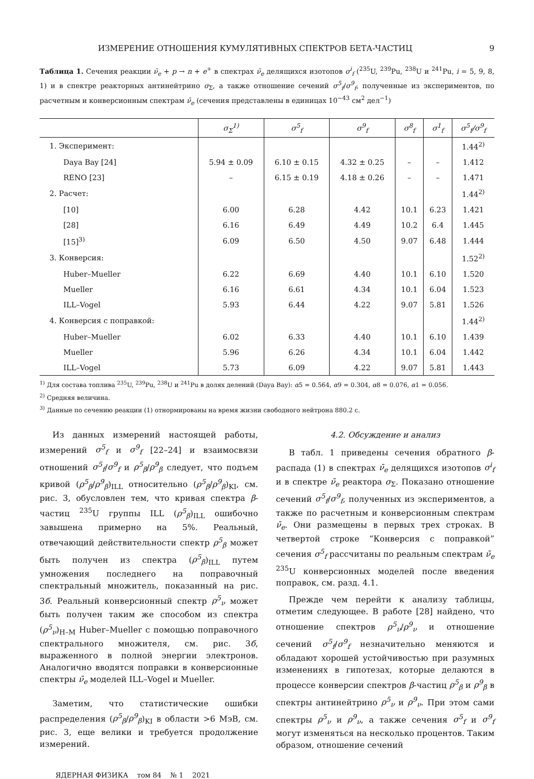ИЗМЕРЕНИЕ ОТНОШЕНИЯ КУМУЛЯТИВНЫХ СПЕКТРОВ БЕТА-ЧАСТИЦ 9
Таблица 1. Сечения реакции ν̄<sub>e</sub> + p → n + e<sup>+</sup> в спектрах ν̄<sub>e</sub> делящихся изотопов σ<sup>i</sup><sub>f</sub> (<sup>235</sup>U, <sup>239</sup>Pu, <sup>238</sup>U и <sup>241</sup>Pu, i = 5, 9, 8, 1) и в спектре реакторных антинейтрино σ<sub>Σ</sub>, а также отношение сечений σ<sup>5</sup><sub>f</sub>/σ<sup>9</sup><sub>f</sub>, полученные из экспериментов, по расчетным и конверсионным спектрам ν̄<sub>e</sub> (сечения представлены в единицах 10<sup>−43</sup> см<sup>2</sup> дел<sup>−1</sup>)
| | σ<sub>Σ</sub><sup>1)</sup> | σ<sup>5</sup><sub>f</sub> | σ<sup>9</sup><sub>f</sub> | σ<sup>8</sup><sub>f</sub> | σ<sup>1</sup><sub>f</sub> | σ<sup>5</sup><sub>f</sub>/σ<sup>9</sup><sub>f</sub> |
| --- | --- | --- | --- | --- | --- | --- |
| 1. Эксперимент: | | | | | | 1.44<sup>2)</sup> |
| Daya Bay [24] | 5.94 ± 0.09 | 6.10 ± 0.15 | 4.32 ± 0.25 | – | – | 1.412 |
| RENO [23] | – | 6.15 ± 0.19 | 4.18 ± 0.26 | – | – | 1.471 |
| 2. Расчет: | | | | | | 1.44<sup>2)</sup> |
| [10] | 6.00 | 6.28 | 4.42 | 10.1 | 6.23 | 1.421 |
| [28] | 6.16 | 6.49 | 4.49 | 10.2 | 6.4 | 1.445 |
| [15]<sup>3)</sup> | 6.09 | 6.50 | 4.50 | 9.07 | 6.48 | 1.444 |
| 3. Конверсия: | | | | | | 1.52<sup>2)</sup> |
| Huber–Mueller | 6.22 | 6.69 | 4.40 | 10.1 | 6.10 | 1.520 |
| Mueller | 6.16 | 6.61 | 4.34 | 10.1 | 6.04 | 1.523 |
| ILL–Vogel | 5.93 | 6.44 | 4.22 | 9.07 | 5.81 | 1.526 |
| 4. Конверсия с поправкой: | | | | | | 1.44<sup>2)</sup> |
| Huber–Mueller | 6.02 | 6.33 | 4.40 | 10.1 | 6.10 | 1.439 |
| Mueller | 5.96 | 6.26 | 4.34 | 10.1 | 6.04 | 1.442 |
| ILL–Vogel | 5.73 | 6.09 | 4.22 | 9.07 | 5.81 | 1.443 |
<sup>1)</sup> Для состава топлива <sup>235</sup>U, <sup>239</sup>Pu, <sup>238</sup>U и <sup>241</sup>Pu в долях делений (Daya Bay): α5 = 0.564, α9 = 0.304, α8 = 0.076, α1 = 0.056.
<sup>2)</sup> Средняя величина.
<sup>3)</sup> Данные по сечению реакции (1) отнормированы на время жизни свободного нейтрона 880.2 с.
Из данных измерений настоящей работы, измерений σ<sup>5</sup><sub>f</sub> и σ<sup>9</sup><sub>f</sub> [22–24] и взаимосвязи отношений σ<sup>5</sup><sub>f</sub>/σ<sup>9</sup><sub>f</sub> и ρ<sup>5</sup><sub>β</sub>/ρ<sup>9</sup><sub>β</sub> следует, что подъем кривой (ρ<sup>5</sup><sub>β</sub>/ρ<sup>9</sup><sub>β</sub>)<sub>ILL</sub> относительно (ρ<sup>5</sup><sub>β</sub>/ρ<sup>9</sup><sub>β</sub>)<sub>KI</sub>, см. рис. 3, обусловлен тем, что кривая спектра β-частиц <sup>235</sup>U группы ILL (ρ<sup>5</sup><sub>β</sub>)<sub>ILL</sub> ошибочно завышена примерно на 5%. Реальный, отвечающий действительности спектр ρ<sup>5</sup><sub>β</sub> может быть получен из спектра (ρ<sup>5</sup><sub>β</sub>)<sub>ILL</sub> путем умножения последнего на поправочный спектральный множитель, показанный на рис. 3б. Реальный конверсионный спектр ρ<sup>5</sup><sub>ν</sub> может быть получен таким же способом из спектра (ρ<sup>5</sup><sub>ν</sub>)<sub>H–M</sub> Huber–Mueller с помощью поправочного спектрального множителя, см. рис. 3б, выраженного в полной энергии электронов. Аналогично вводятся поправки в конверсионные спектры ν̄<sub>e</sub> моделей ILL–Vogel и Mueller.
Заметим, что статистические ошибки распределения (ρ<sup>5</sup><sub>β</sub>/ρ<sup>9</sup><sub>β</sub>)<sub>KI</sub> в области >6 МэВ, см. рис. 3, еще велики и требуется продолжение измерений.
4.2. Обсуждение и анализ
В табл. 1 приведены сечения обратного β-распада (1) в спектрах ν̄<sub>e</sub> делящихся изотопов σ<sup>i</sup><sub>f</sub> и в спектре ν̄<sub>e</sub> реактора σ<sub>Σ</sub>. Показано отношение сечений σ<sup>5</sup><sub>f</sub>/σ<sup>9</sup><sub>f</sub>, полученных из экспериментов, а также по расчетным и конверсионным спектрам ν̄<sub>e</sub>. Они размещены в первых трех строках. В четвертой строке “Конверсия с поправкой” сечения σ<sup>5</sup><sub>f</sub> рассчитаны по реальным спектрам ν̄<sub>e</sub> <sup>235</sup>U конверсионных моделей после введения поправок, см. разд. 4.1.
Прежде чем перейти к анализу таблицы, отметим следующее. В работе [28] найдено, что отношение спектров ρ<sup>5</sup><sub>ν</sub>/ρ<sup>9</sup><sub>ν</sub> и отношение сечений σ<sup>5</sup><sub>f</sub>/σ<sup>9</sup><sub>f</sub> незначительно меняются и обладают хорошей устойчивостью при разумных изменениях в гипотезах, которые делаются в процессе конверсии спектров β-частиц ρ<sup>5</sup><sub>β</sub> и ρ<sup>9</sup><sub>β</sub> в спектры антинейтрино ρ<sup>5</sup><sub>ν</sub> и ρ<sup>9</sup><sub>ν</sub>. При этом сами спектры ρ<sup>5</sup><sub>ν</sub> и ρ<sup>9</sup><sub>ν</sub>, а также сечения σ<sup>5</sup><sub>f</sub> и σ<sup>9</sup><sub>f</sub> могут изменяться на несколько процентов. Таким образом, отношение сечений
ЯДЕРНАЯ ФИЗИКА том 84 № 1 2021